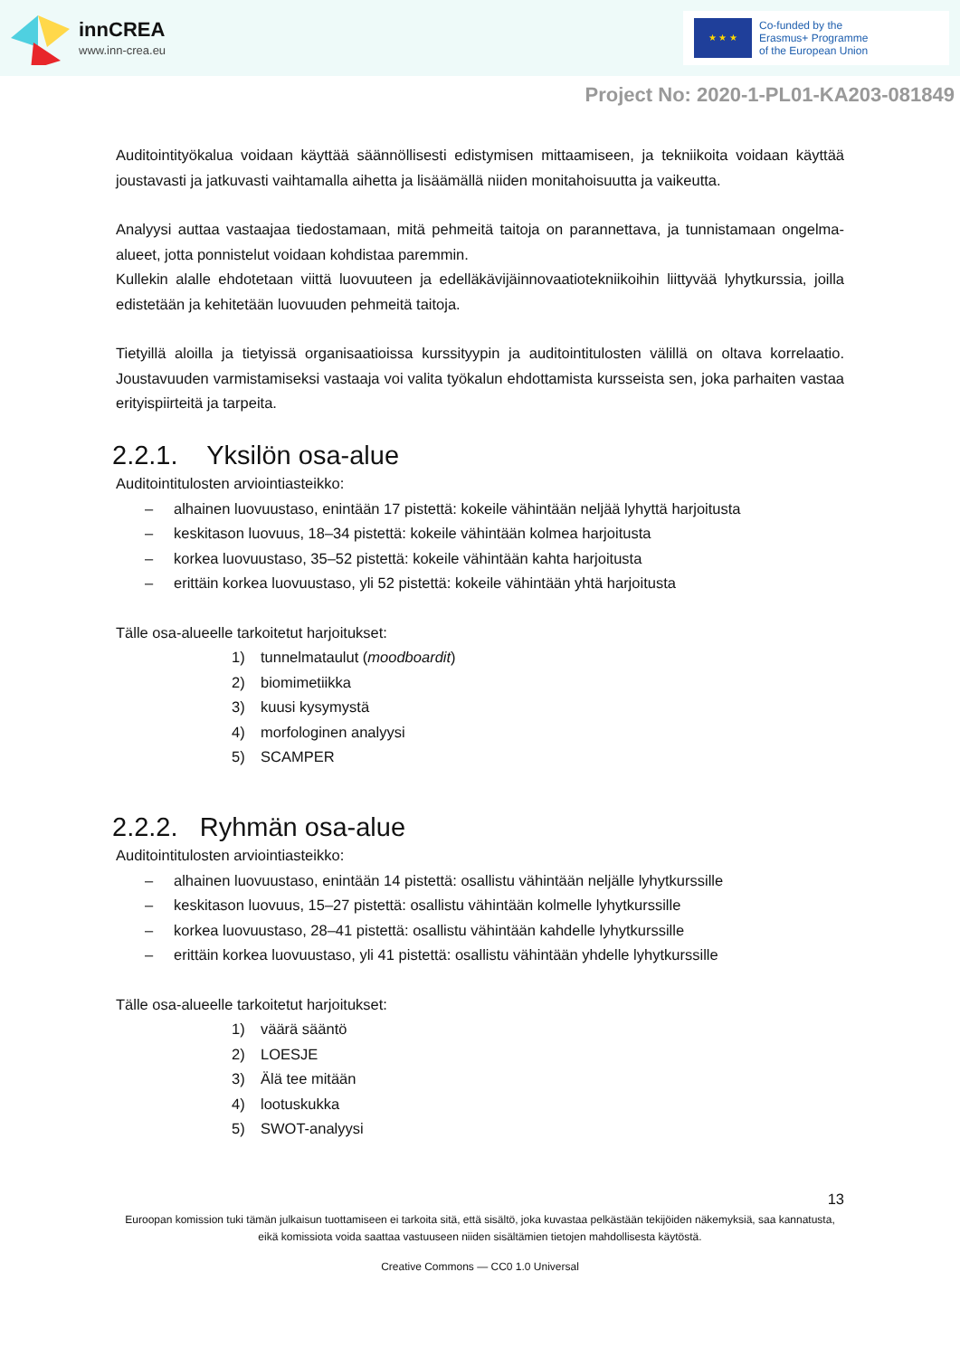innCREA
www.inn-crea.eu
★ ★ ★
Co-funded by the
Erasmus+ Programme
of the European Union
Project No: 2020-1-PL01-KA203-081849
Auditointityökalua voidaan käyttää säännöllisesti edistymisen mittaamiseen, ja tekniikoita voidaan käyttää joustavasti ja jatkuvasti vaihtamalla aihetta ja lisäämällä niiden monitahoisuutta ja vaikeutta.
Analyysi auttaa vastaajaa tiedostamaan, mitä pehmeitä taitoja on parannettava, ja tunnistamaan ongelma-alueet, jotta ponnistelut voidaan kohdistaa paremmin.
Kullekin alalle ehdotetaan viittä luovuuteen ja edelläkävijäinnovaatiotekniikoihin liittyvää lyhytkurssia, joilla edistetään ja kehitetään luovuuden pehmeitä taitoja.
Tietyillä aloilla ja tietyissä organisaatioissa kurssityypin ja auditointitulosten välillä on oltava korrelaatio. Joustavuuden varmistamiseksi vastaaja voi valita työkalun ehdottamista kursseista sen, joka parhaiten vastaa erityispiirteitä ja tarpeita.
2.2.1. Yksilön osa-alue
Auditointitulosten arviointiasteikko:
– alhainen luovuustaso, enintään 17 pistettä: kokeile vähintään neljää lyhyttä harjoitusta
– keskitason luovuus, 18–34 pistettä: kokeile vähintään kolmea harjoitusta
– korkea luovuustaso, 35–52 pistettä: kokeile vähintään kahta harjoitusta
– erittäin korkea luovuustaso, yli 52 pistettä: kokeile vähintään yhtä harjoitusta
Tälle osa-alueelle tarkoitetut harjoitukset:
1) tunnelmataulut (moodboardit)
2) biomimetiikka
3) kuusi kysymystä
4) morfologinen analyysi
5) SCAMPER
2.2.2. Ryhmän osa-alue
Auditointitulosten arviointiasteikko:
– alhainen luovuustaso, enintään 14 pistettä: osallistu vähintään neljälle lyhytkurssille
– keskitason luovuus, 15–27 pistettä: osallistu vähintään kolmelle lyhytkurssille
– korkea luovuustaso, 28–41 pistettä: osallistu vähintään kahdelle lyhytkurssille
– erittäin korkea luovuustaso, yli 41 pistettä: osallistu vähintään yhdelle lyhytkurssille
Tälle osa-alueelle tarkoitetut harjoitukset:
1) väärä sääntö
2) LOESJE
3) Älä tee mitään
4) lootuskukka
5) SWOT-analyysi
13
Euroopan komission tuki tämän julkaisun tuottamiseen ei tarkoita sitä, että sisältö, joka kuvastaa pelkästään tekijöiden näkemyksiä, saa kannatusta, eikä komissiota voida saattaa vastuuseen niiden sisältämien tietojen mahdollisesta käytöstä.
Creative Commons — CC0 1.0 Universal